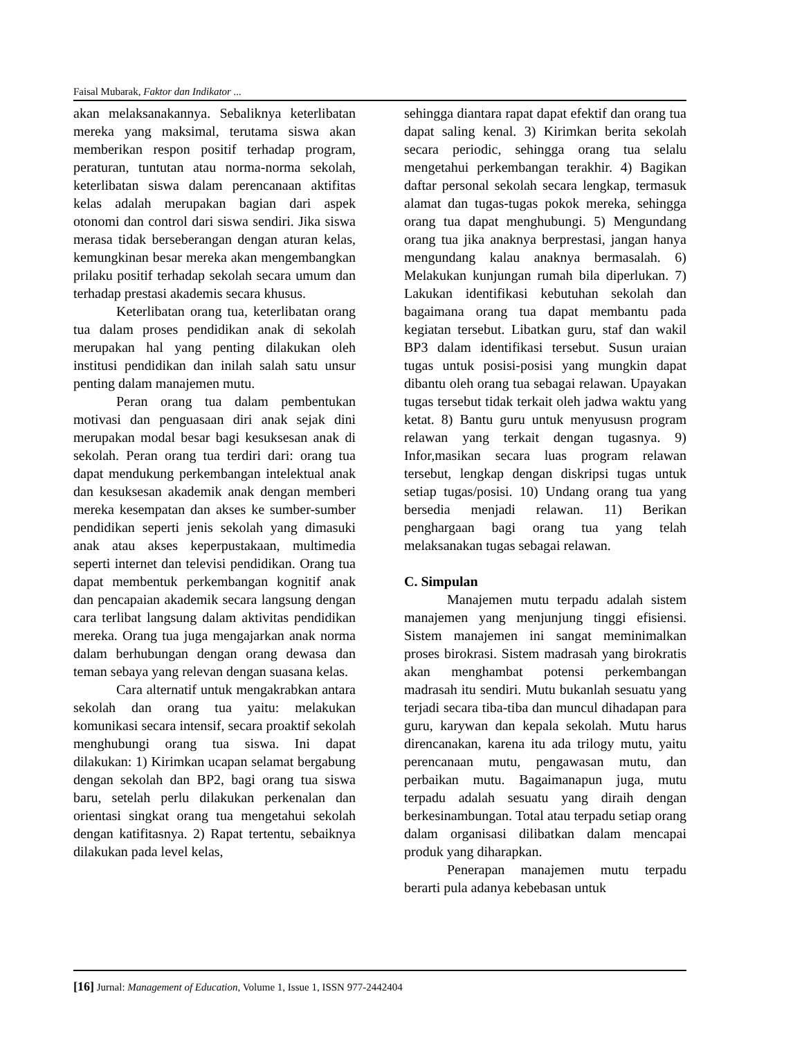Faisal Mubarak, Faktor dan Indikator ...
akan melaksanakannya. Sebaliknya keterlibatan mereka yang maksimal, terutama siswa akan memberikan respon positif terhadap program, peraturan, tuntutan atau norma-norma sekolah, keterlibatan siswa dalam perencanaan aktifitas kelas adalah merupakan bagian dari aspek otonomi dan control dari siswa sendiri. Jika siswa merasa tidak berseberangan dengan aturan kelas, kemungkinan besar mereka akan mengembangkan prilaku positif terhadap sekolah secara umum dan terhadap prestasi akademis secara khusus.
Keterlibatan orang tua, keterlibatan orang tua dalam proses pendidikan anak di sekolah merupakan hal yang penting dilakukan oleh institusi pendidikan dan inilah salah satu unsur penting dalam manajemen mutu.
Peran orang tua dalam pembentukan motivasi dan penguasaan diri anak sejak dini merupakan modal besar bagi kesuksesan anak di sekolah. Peran orang tua terdiri dari: orang tua dapat mendukung perkembangan intelektual anak dan kesuksesan akademik anak dengan memberi mereka kesempatan dan akses ke sumber-sumber pendidikan seperti jenis sekolah yang dimasuki anak atau akses keperpustakaan, multimedia seperti internet dan televisi pendidikan. Orang tua dapat membentuk perkembangan kognitif anak dan pencapaian akademik secara langsung dengan cara terlibat langsung dalam aktivitas pendidikan mereka. Orang tua juga mengajarkan anak norma dalam berhubungan dengan orang dewasa dan teman sebaya yang relevan dengan suasana kelas.
Cara alternatif untuk mengakrabkan antara sekolah dan orang tua yaitu: melakukan komunikasi secara intensif, secara proaktif sekolah menghubungi orang tua siswa. Ini dapat dilakukan: 1) Kirimkan ucapan selamat bergabung dengan sekolah dan BP2, bagi orang tua siswa baru, setelah perlu dilakukan perkenalan dan orientasi singkat orang tua mengetahui sekolah dengan katifitasnya. 2) Rapat tertentu, sebaiknya dilakukan pada level kelas,
sehingga diantara rapat dapat efektif dan orang tua dapat saling kenal. 3) Kirimkan berita sekolah secara periodic, sehingga orang tua selalu mengetahui perkembangan terakhir. 4) Bagikan daftar personal sekolah secara lengkap, termasuk alamat dan tugas-tugas pokok mereka, sehingga orang tua dapat menghubungi. 5) Mengundang orang tua jika anaknya berprestasi, jangan hanya mengundang kalau anaknya bermasalah. 6) Melakukan kunjungan rumah bila diperlukan. 7) Lakukan identifikasi kebutuhan sekolah dan bagaimana orang tua dapat membantu pada kegiatan tersebut. Libatkan guru, staf dan wakil BP3 dalam identifikasi tersebut. Susun uraian tugas untuk posisi-posisi yang mungkin dapat dibantu oleh orang tua sebagai relawan. Upayakan tugas tersebut tidak terkait oleh jadwa waktu yang ketat. 8) Bantu guru untuk menyususn program relawan yang terkait dengan tugasnya. 9) Infor,masikan secara luas program relawan tersebut, lengkap dengan diskripsi tugas untuk setiap tugas/posisi. 10) Undang orang tua yang bersedia menjadi relawan. 11) Berikan penghargaan bagi orang tua yang telah melaksanakan tugas sebagai relawan.
C. Simpulan
Manajemen mutu terpadu adalah sistem manajemen yang menjunjung tinggi efisiensi. Sistem manajemen ini sangat meminimalkan proses birokrasi. Sistem madrasah yang birokratis akan menghambat potensi perkembangan madrasah itu sendiri. Mutu bukanlah sesuatu yang terjadi secara tiba-tiba dan muncul dihadapan para guru, karywan dan kepala sekolah. Mutu harus direncanakan, karena itu ada trilogy mutu, yaitu perencanaan mutu, pengawasan mutu, dan perbaikan mutu. Bagaimanapun juga, mutu terpadu adalah sesuatu yang diraih dengan berkesinambungan. Total atau terpadu setiap orang dalam organisasi dilibatkan dalam mencapai produk yang diharapkan.
Penerapan manajemen mutu terpadu berarti pula adanya kebebasan untuk
[16] Jurnal: Management of Education, Volume 1, Issue 1, ISSN 977-2442404